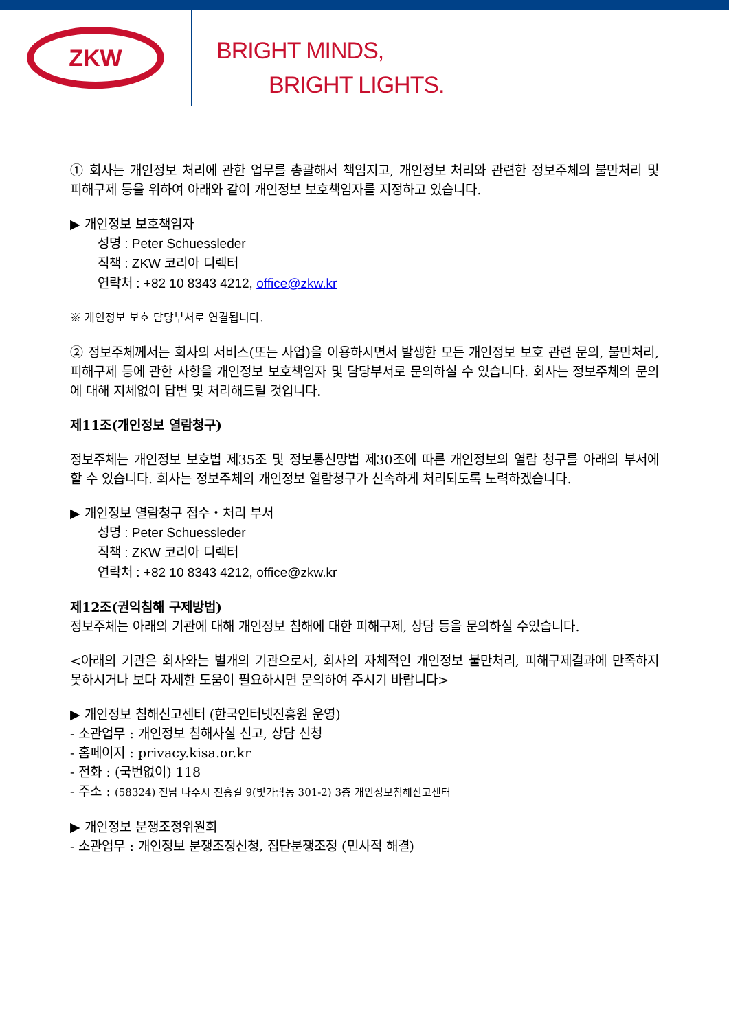ZKW
BRIGHT MINDS,
BRIGHT LIGHTS.
① 회사는 개인정보 처리에 관한 업무를 총괄해서 책임지고, 개인정보 처리와 관련한 정보주체의 불만처리 및 피해구제 등을 위하여 아래와 같이 개인정보 보호책임자를 지정하고 있습니다.
▶ 개인정보 보호책임자
성명 : Peter Schuessleder
직책 : ZKW 코리아 디렉터
연락처 : +82 10 8343 4212, office@zkw.kr
※ 개인정보 보호 담당부서로 연결됩니다.
② 정보주체께서는 회사의 서비스(또는 사업)을 이용하시면서 발생한 모든 개인정보 보호 관련 문의, 불만처리, 피해구제 등에 관한 사항을 개인정보 보호책임자 및 담당부서로 문의하실 수 있습니다. 회사는 정보주체의 문의에 대해 지체없이 답변 및 처리해드릴 것입니다.
제11조(개인정보 열람청구)
정보주체는 개인정보 보호법 제35조 및 정보통신망법 제30조에 따른 개인정보의 열람 청구를 아래의 부서에 할 수 있습니다. 회사는 정보주체의 개인정보 열람청구가 신속하게 처리되도록 노력하겠습니다.
▶ 개인정보 열람청구 접수・처리 부서
성명 : Peter Schuessleder
직책 : ZKW 코리아 디렉터
연락처 : +82 10 8343 4212, office@zkw.kr
제12조(권익침해 구제방법)
정보주체는 아래의 기관에 대해 개인정보 침해에 대한 피해구제, 상담 등을 문의하실 수있습니다.
<아래의 기관은 회사와는 별개의 기관으로서, 회사의 자체적인 개인정보 불만처리, 피해구제결과에 만족하지 못하시거나 보다 자세한 도움이 필요하시면 문의하여 주시기 바랍니다>
▶ 개인정보 침해신고센터 (한국인터넷진흥원 운영)
- 소관업무 : 개인정보 침해사실 신고, 상담 신청
- 홈페이지 : privacy.kisa.or.kr
- 전화 : (국번없이) 118
- 주소 : (58324) 전남 나주시 진흥길 9(빛가람동 301-2) 3층 개인정보침해신고센터
▶ 개인정보 분쟁조정위원회
- 소관업무 : 개인정보 분쟁조정신청, 집단분쟁조정 (민사적 해결)